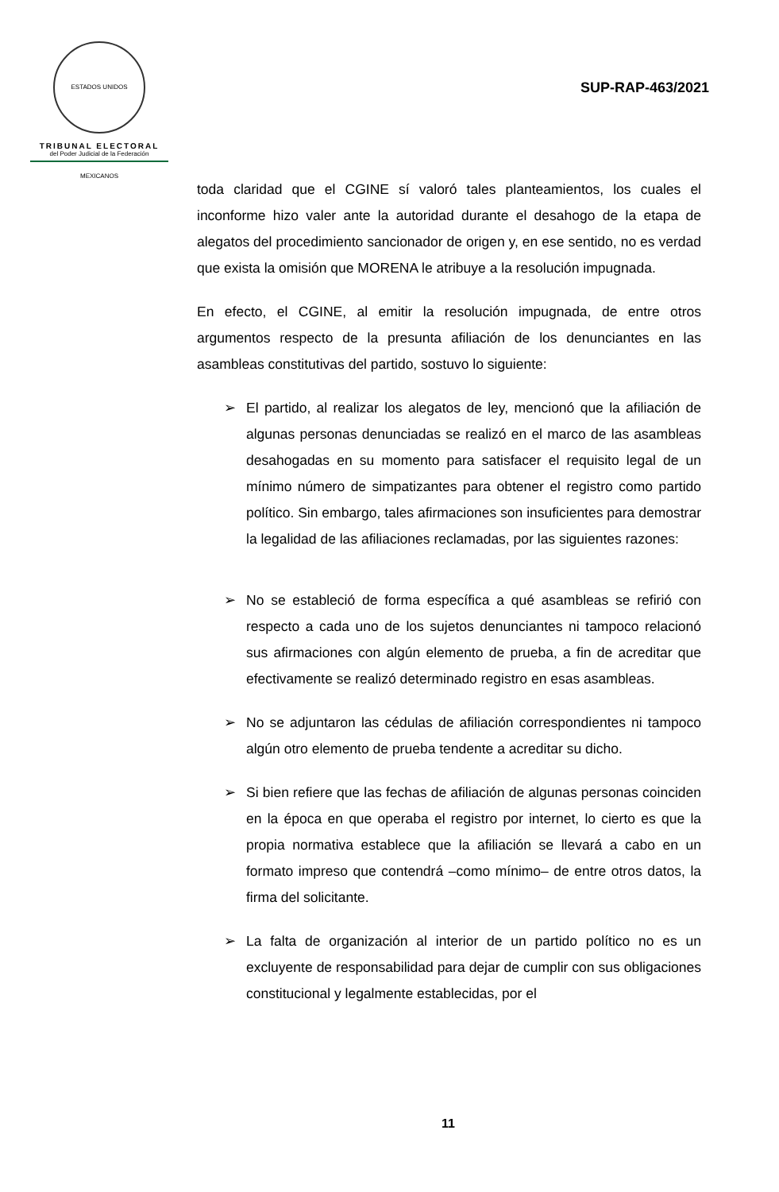ESTADOS UNIDOS MEXICANOS
TRIBUNAL ELECTORAL
del Poder Judicial de la Federación
SUP-RAP-463/2021
toda claridad que el CGINE sí valoró tales planteamientos, los cuales el inconforme hizo valer ante la autoridad durante el desahogo de la etapa de alegatos del procedimiento sancionador de origen y, en ese sentido, no es verdad que exista la omisión que MORENA le atribuye a la resolución impugnada.
En efecto, el CGINE, al emitir la resolución impugnada, de entre otros argumentos respecto de la presunta afiliación de los denunciantes en las asambleas constitutivas del partido, sostuvo lo siguiente:
➢ El partido, al realizar los alegatos de ley, mencionó que la afiliación de algunas personas denunciadas se realizó en el marco de las asambleas desahogadas en su momento para satisfacer el requisito legal de un mínimo número de simpatizantes para obtener el registro como partido político. Sin embargo, tales afirmaciones son insuficientes para demostrar la legalidad de las afiliaciones reclamadas, por las siguientes razones:
➢ No se estableció de forma específica a qué asambleas se refirió con respecto a cada uno de los sujetos denunciantes ni tampoco relacionó sus afirmaciones con algún elemento de prueba, a fin de acreditar que efectivamente se realizó determinado registro en esas asambleas.
➢ No se adjuntaron las cédulas de afiliación correspondientes ni tampoco algún otro elemento de prueba tendente a acreditar su dicho.
➢ Si bien refiere que las fechas de afiliación de algunas personas coinciden en la época en que operaba el registro por internet, lo cierto es que la propia normativa establece que la afiliación se llevará a cabo en un formato impreso que contendrá –como mínimo– de entre otros datos, la firma del solicitante.
➢ La falta de organización al interior de un partido político no es un excluyente de responsabilidad para dejar de cumplir con sus obligaciones constitucional y legalmente establecidas, por el
11